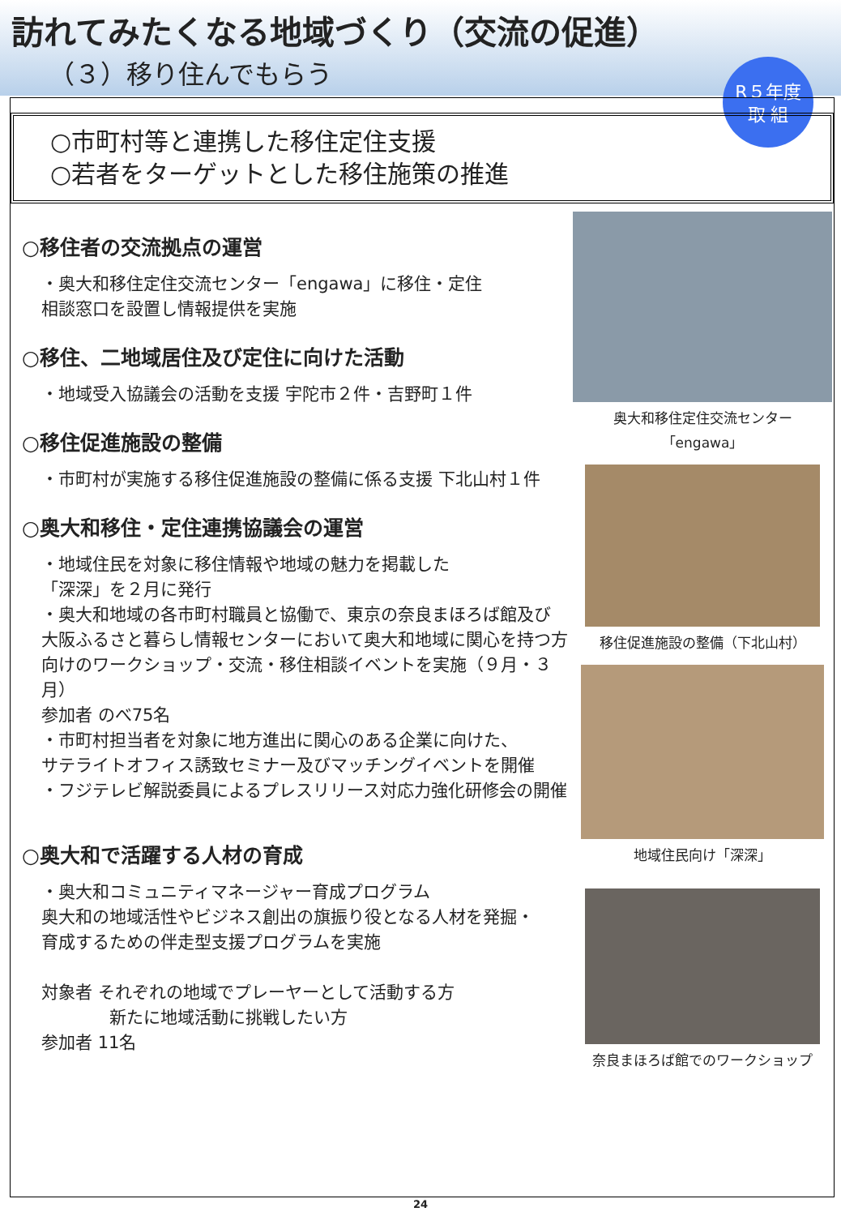訪れてみたくなる地域づくり（交流の促進）
（３）移り住んでもらう
R５年度
取 組
○市町村等と連携した移住定住支援
○若者をターゲットとした移住施策の推進
○移住者の交流拠点の運営
・奥大和移住定住交流センター「engawa」に移住・定住
相談窓口を設置し情報提供を実施
○移住、二地域居住及び定住に向けた活動
・地域受入協議会の活動を支援 宇陀市２件・吉野町１件
○移住促進施設の整備
・市町村が実施する移住促進施設の整備に係る支援 下北山村１件
○奥大和移住・定住連携協議会の運営
・地域住民を対象に移住情報や地域の魅力を掲載した
「深深」を２月に発行
・奥大和地域の各市町村職員と協働で、東京の奈良まほろば館及び
大阪ふるさと暮らし情報センターにおいて奥大和地域に関心を持つ方
向けのワークショップ・交流・移住相談イベントを実施（９月・３月）
参加者 のべ75名
・市町村担当者を対象に地方進出に関心のある企業に向けた、
サテライトオフィス誘致セミナー及びマッチングイベントを開催
・フジテレビ解説委員によるプレスリリース対応力強化研修会の開催
○奥大和で活躍する人材の育成
・奥大和コミュニティマネージャー育成プログラム
奥大和の地域活性やビジネス創出の旗振り役となる人材を発掘・
育成するための伴走型支援プログラムを実施
対象者 それぞれの地域でプレーヤーとして活動する方
　　　　新たに地域活動に挑戦したい方
参加者 11名
奥大和移住定住交流センター「engawa」
移住促進施設の整備（下北山村）
地域住民向け「深深」
奈良まほろば館でのワークショップ
24